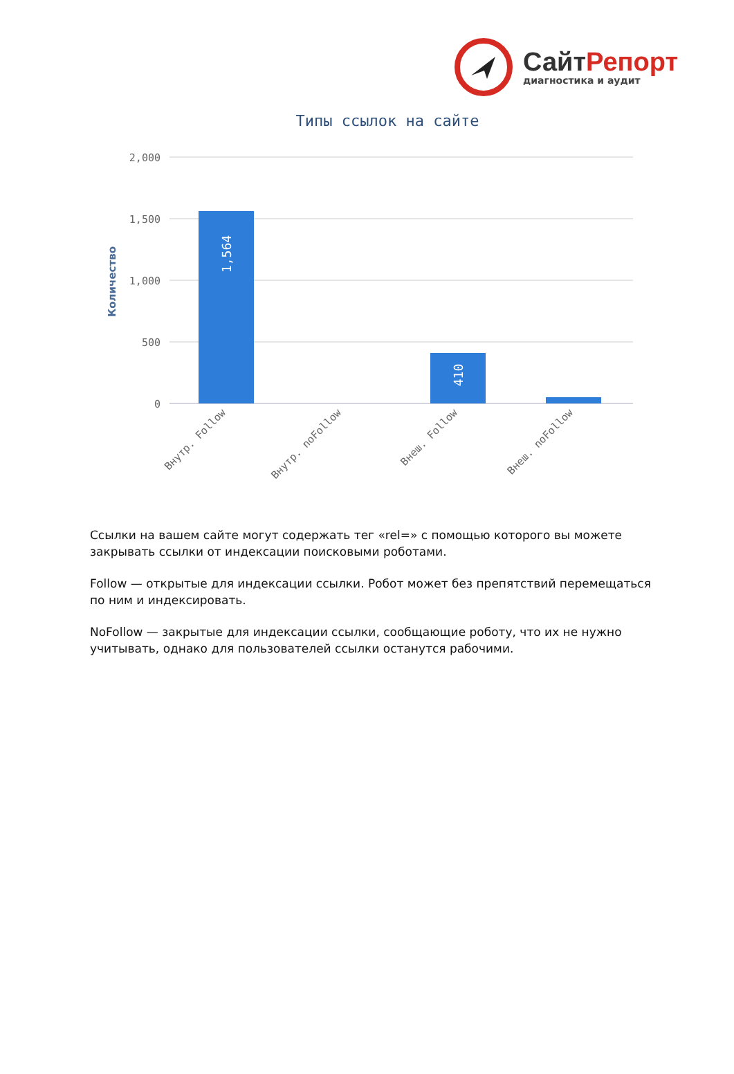СайтРепорт
диагностика и аудит
Типы ссылок на сайте
2,000
1,500
1,000
500
0
Количество
1,564
410
Внутр. Follow
Внутр. noFollow
Внеш. Follow
Внеш. noFollow
Ссылки на вашем сайте могут содержать тег «rel=» с помощью которого вы можете закрывать ссылки от индексации поисковыми роботами.
Follow — открытые для индексации ссылки. Робот может без препятствий перемещаться по ним и индексировать.
NoFollow — закрытые для индексации ссылки, сообщающие роботу, что их не нужно учитывать, однако для пользователей ссылки останутся рабочими.